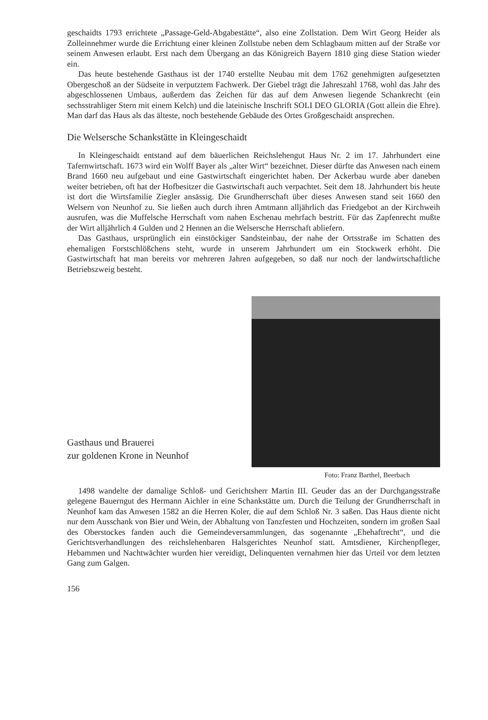geschaidts 1793 errichtete „Passage-Geld-Abgabestätte“, also eine Zollstation. Dem Wirt Georg Heider als Zolleinnehmer wurde die Errichtung einer kleinen Zollstube neben dem Schlagbaum mitten auf der Straße vor seinem Anwesen erlaubt. Erst nach dem Übergang an das Königreich Bayern 1810 ging diese Station wieder ein.
Das heute bestehende Gasthaus ist der 1740 erstellte Neubau mit dem 1762 genehmigten aufgesetzten Obergeschoß an der Südseite in verputztem Fachwerk. Der Giebel trägt die Jahreszahl 1768, wohl das Jahr des abgeschlossenen Umbaus, außerdem das Zeichen für das auf dem Anwesen liegende Schankrecht (ein sechsstrahliger Stern mit einem Kelch) und die lateinische Inschrift SOLI DEO GLORIA (Gott allein die Ehre). Man darf das Haus als das älteste, noch bestehende Gebäude des Ortes Großgeschaidt ansprechen.
Die Welsersche Schankstätte in Kleingeschaidt
In Kleingeschaidt entstand auf dem bäuerlichen Reichslehengut Haus Nr. 2 im 17. Jahrhundert eine Tafernwirtschaft. 1673 wird ein Wolff Bayer als „alter Wirt“ bezeichnet. Dieser dürfte das Anwesen nach einem Brand 1660 neu aufgebaut und eine Gastwirtschaft eingerichtet haben. Der Ackerbau wurde aber daneben weiter betrieben, oft hat der Hofbesitzer die Gastwirtschaft auch verpachtet. Seit dem 18. Jahrhundert bis heute ist dort die Wirtsfamilie Ziegler ansässig. Die Grundherrschaft über dieses Anwesen stand seit 1660 den Welsern von Neunhof zu. Sie ließen auch durch ihren Amtmann alljährlich das Friedgebot an der Kirchweih ausrufen, was die Muffelsche Herrschaft vom nahen Eschenau mehrfach bestritt. Für das Zapfenrecht mußte der Wirt alljährlich 4 Gulden und 2 Hennen an die Welsersche Herrschaft abliefern.
Das Gasthaus, ursprünglich ein einstöckiger Sandsteinbau, der nahe der Ortsstraße im Schatten des ehemaligen Forstschlößchens steht, wurde in unserem Jahrhundert um ein Stockwerk erhöht. Die Gastwirtschaft hat man bereits vor mehreren Jahren aufgegeben, so daß nur noch der landwirtschaftliche Betriebszweig besteht.
Gasthaus und Brauerei
zur goldenen Krone in Neunhof
Foto: Franz Barthel, Beerbach
1498 wandelte der damalige Schloß- und Gerichtsherr Martin III. Geuder das an der Durchgangsstraße gelegene Bauerngut des Hermann Aichler in eine Schankstätte um. Durch die Teilung der Grundherrschaft in Neunhof kam das Anwesen 1582 an die Herren Koler, die auf dem Schloß Nr. 3 saßen. Das Haus diente nicht nur dem Ausschank von Bier und Wein, der Abhaltung von Tanzfesten und Hochzeiten, sondern im großen Saal des Oberstockes fanden auch die Gemeindeversammlungen, das sogenannte „Ehehaftrecht“, und die Gerichtsverhandlungen des reichslehenbaren Halsgerichtes Neunhof statt. Amtsdiener, Kirchenpfleger, Hebammen und Nachtwächter wurden hier vereidigt, Delinquenten vernahmen hier das Urteil vor dem letzten Gang zum Galgen.
156